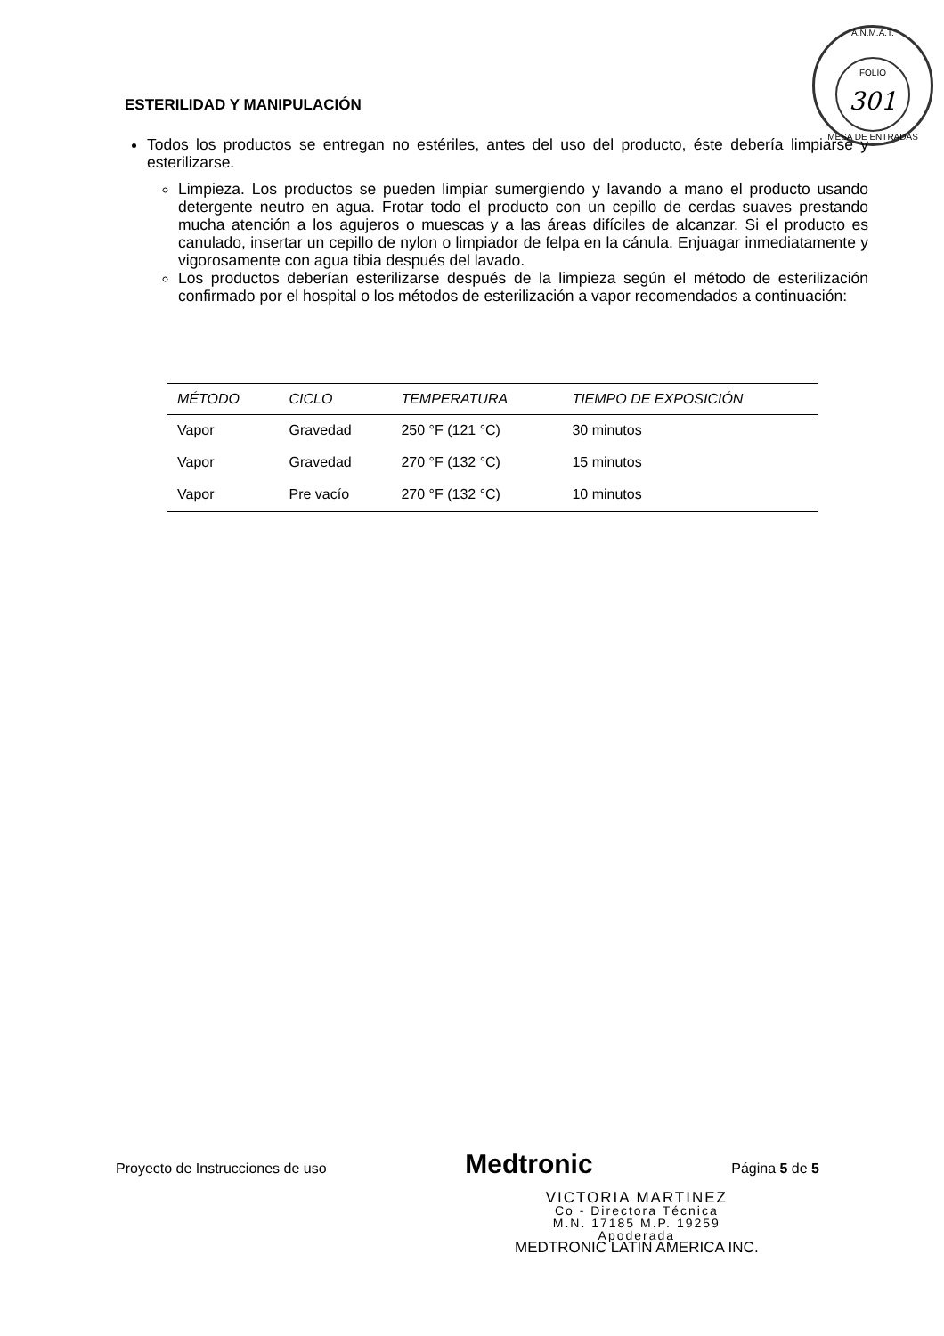A.N.M.A.T.
FOLIO
301
MESA DE ENTRADAS
ESTERILIDAD Y MANIPULACIÓN
Todos los productos se entregan no estériles, antes del uso del producto, éste debería limpiarse y esterilizarse.
Limpieza. Los productos se pueden limpiar sumergiendo y lavando a mano el producto usando detergente neutro en agua. Frotar todo el producto con un cepillo de cerdas suaves prestando mucha atención a los agujeros o muescas y a las áreas difíciles de alcanzar. Si el producto es canulado, insertar un cepillo de nylon o limpiador de felpa en la cánula. Enjuagar inmediatamente y vigorosamente con agua tibia después del lavado.
Los productos deberían esterilizarse después de la limpieza según el método de esterilización confirmado por el hospital o los métodos de esterilización a vapor recomendados a continuación:
| MÉTODO | CICLO | TEMPERATURA | TIEMPO DE EXPOSICIÓN |
| --- | --- | --- | --- |
| Vapor | Gravedad | 250 °F (121 °C) | 30 minutos |
| Vapor | Gravedad | 270 °F (132 °C) | 15 minutos |
| Vapor | Pre vacío | 270 °F (132 °C) | 10 minutos |
Proyecto de Instrucciones de uso Medtronic Página 5 de 5
VICTORIA MARTINEZ
Co - Directora Técnica
M.N. 17185 M.P. 19259
Apoderada
MEDTRONIC LATIN AMERICA INC.